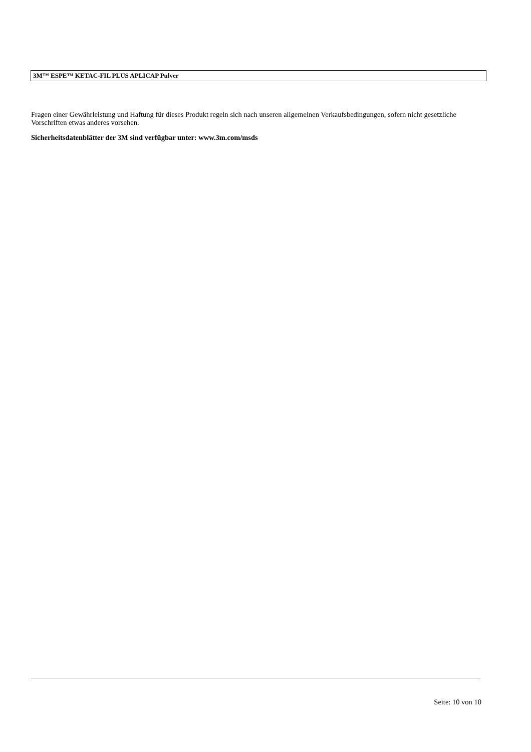3M™ ESPE™ KETAC-FIL PLUS APLICAP Pulver
Fragen einer Gewährleistung und Haftung für dieses Produkt regeln sich nach unseren allgemeinen Verkaufsbedingungen, sofern nicht gesetzliche Vorschriften etwas anderes vorsehen.
Sicherheitsdatenblätter der 3M sind verfügbar unter: www.3m.com/msds
Seite: 10 von 10